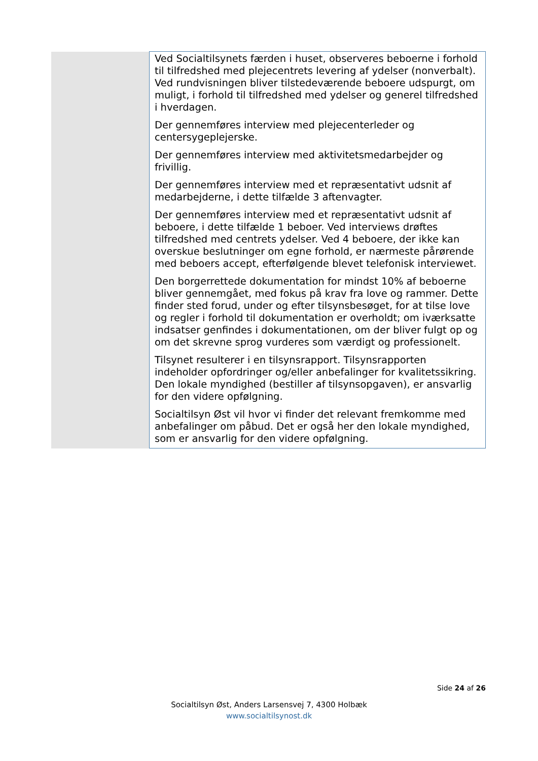| | Ved Socialtilsynets færden i huset, observeres beboerne i forhold til tilfredshed med plejecentrets levering af ydelser (nonverbalt). Ved rundvisningen bliver tilstedeværende beboere udspurgt, om muligt, i forhold til tilfredshed med ydelser og generel tilfredshed i hverdagen. Der gennemføres interview med plejecenterleder og centersygeplejerske. Der gennemføres interview med aktivitetsmedarbejder og frivillig. Der gennemføres interview med et repræsentativt udsnit af medarbejderne, i dette tilfælde 3 aftenvagter. Der gennemføres interview med et repræsentativt udsnit af beboere, i dette tilfælde 1 beboer. Ved interviews drøftes tilfredshed med centrets ydelser. Ved 4 beboere, der ikke kan overskue beslutninger om egne forhold, er nærmeste pårørende med beboers accept, efterfølgende blevet telefonisk interviewet. Den borgerrettede dokumentation for mindst 10% af beboerne bliver gennemgået, med fokus på krav fra love og rammer. Dette finder sted forud, under og efter tilsynsbesøget, for at tilse love og regler i forhold til dokumentation er overholdt; om iværksatte indsatser genfindes i dokumentationen, om der bliver fulgt op og om det skrevne sprog vurderes som værdigt og professionelt. Tilsynet resulterer i en tilsynsrapport. Tilsynsrapporten indeholder opfordringer og/eller anbefalinger for kvalitetssikring. Den lokale myndighed (bestiller af tilsynsopgaven), er ansvarlig for den videre opfølgning. Socialtilsyn Øst vil hvor vi finder det relevant fremkomme med anbefalinger om påbud. Det er også her den lokale myndighed, som er ansvarlig for den videre opfølgning. |
Side 24 af 26
Socialtilsyn Øst, Anders Larsensvej 7, 4300 Holbæk
www.socialtilsynost.dk